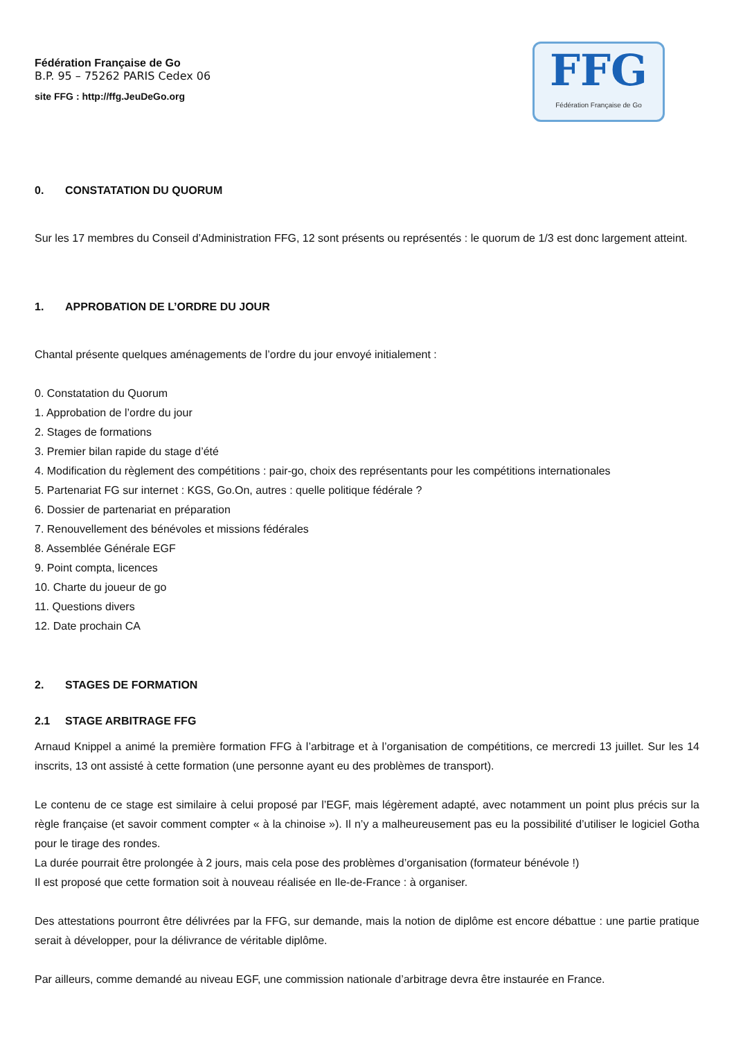Fédération Française de Go
B.P. 95 – 75262 PARIS Cedex 06
site FFG : http://ffg.JeuDeGo.org
FFG
Fédération Française de Go
0. CONSTATATION DU QUORUM
Sur les 17 membres du Conseil d’Administration FFG, 12 sont présents ou représentés : le quorum de 1/3 est donc largement atteint.
1. APPROBATION DE L’ORDRE DU JOUR
Chantal présente quelques aménagements de l’ordre du jour envoyé initialement :
0. Constatation du Quorum
1. Approbation de l’ordre du jour
2. Stages de formations
3. Premier bilan rapide du stage d’été
4. Modification du règlement des compétitions : pair-go, choix des représentants pour les compétitions internationales
5. Partenariat FG sur internet : KGS, Go.On, autres : quelle politique fédérale ?
6. Dossier de partenariat en préparation
7. Renouvellement des bénévoles et missions fédérales
8. Assemblée Générale EGF
9. Point compta, licences
10. Charte du joueur de go
11. Questions divers
12. Date prochain CA
2. STAGES DE FORMATION
2.1 STAGE ARBITRAGE FFG
Arnaud Knippel a animé la première formation FFG à l’arbitrage et à l’organisation de compétitions, ce mercredi 13 juillet. Sur les 14 inscrits, 13 ont assisté à cette formation (une personne ayant eu des problèmes de transport).
Le contenu de ce stage est similaire à celui proposé par l’EGF, mais légèrement adapté, avec notamment un point plus précis sur la règle française (et savoir comment compter « à la chinoise »). Il n’y a malheureusement pas eu la possibilité d’utiliser le logiciel Gotha pour le tirage des rondes.
La durée pourrait être prolongée à 2 jours, mais cela pose des problèmes d’organisation (formateur bénévole !)
Il est proposé que cette formation soit à nouveau réalisée en Ile-de-France : à organiser.
Des attestations pourront être délivrées par la FFG, sur demande, mais la notion de diplôme est encore débattue : une partie pratique serait à développer, pour la délivrance de véritable diplôme.
Par ailleurs, comme demandé au niveau EGF, une commission nationale d’arbitrage devra être instaurée en France.